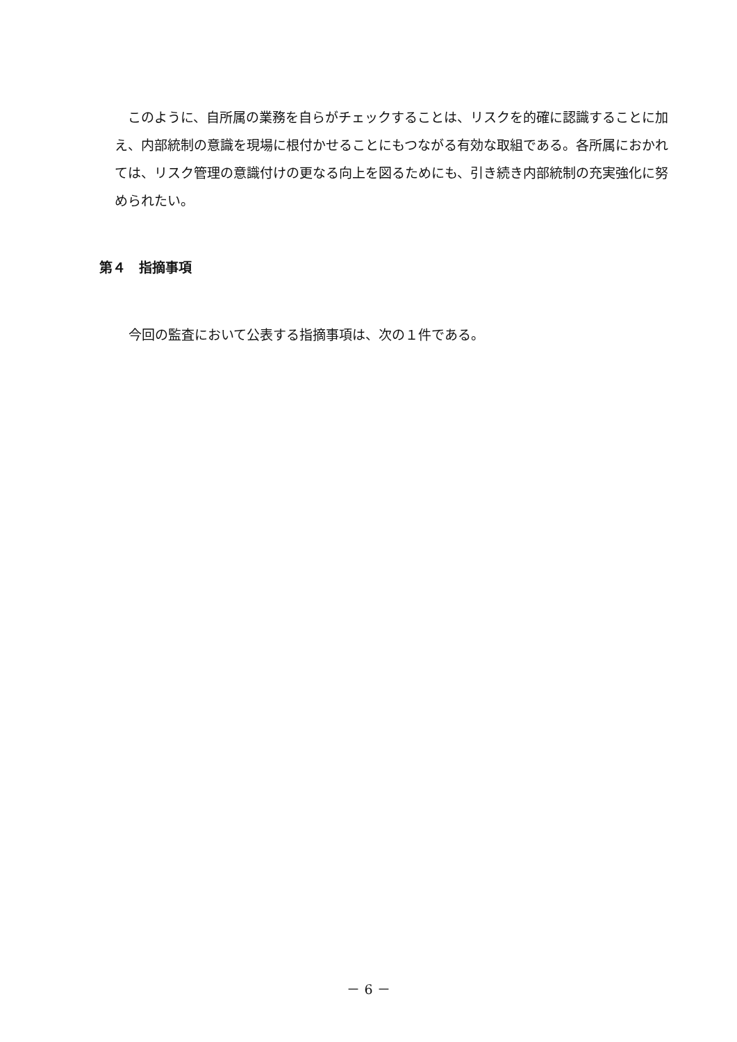このように、自所属の業務を自らがチェックすることは、リスクを的確に認識することに加え、内部統制の意識を現場に根付かせることにもつながる有効な取組である。各所属におかれては、リスク管理の意識付けの更なる向上を図るためにも、引き続き内部統制の充実強化に努められたい。
第４　指摘事項
今回の監査において公表する指摘事項は、次の１件である。
－ 6 －